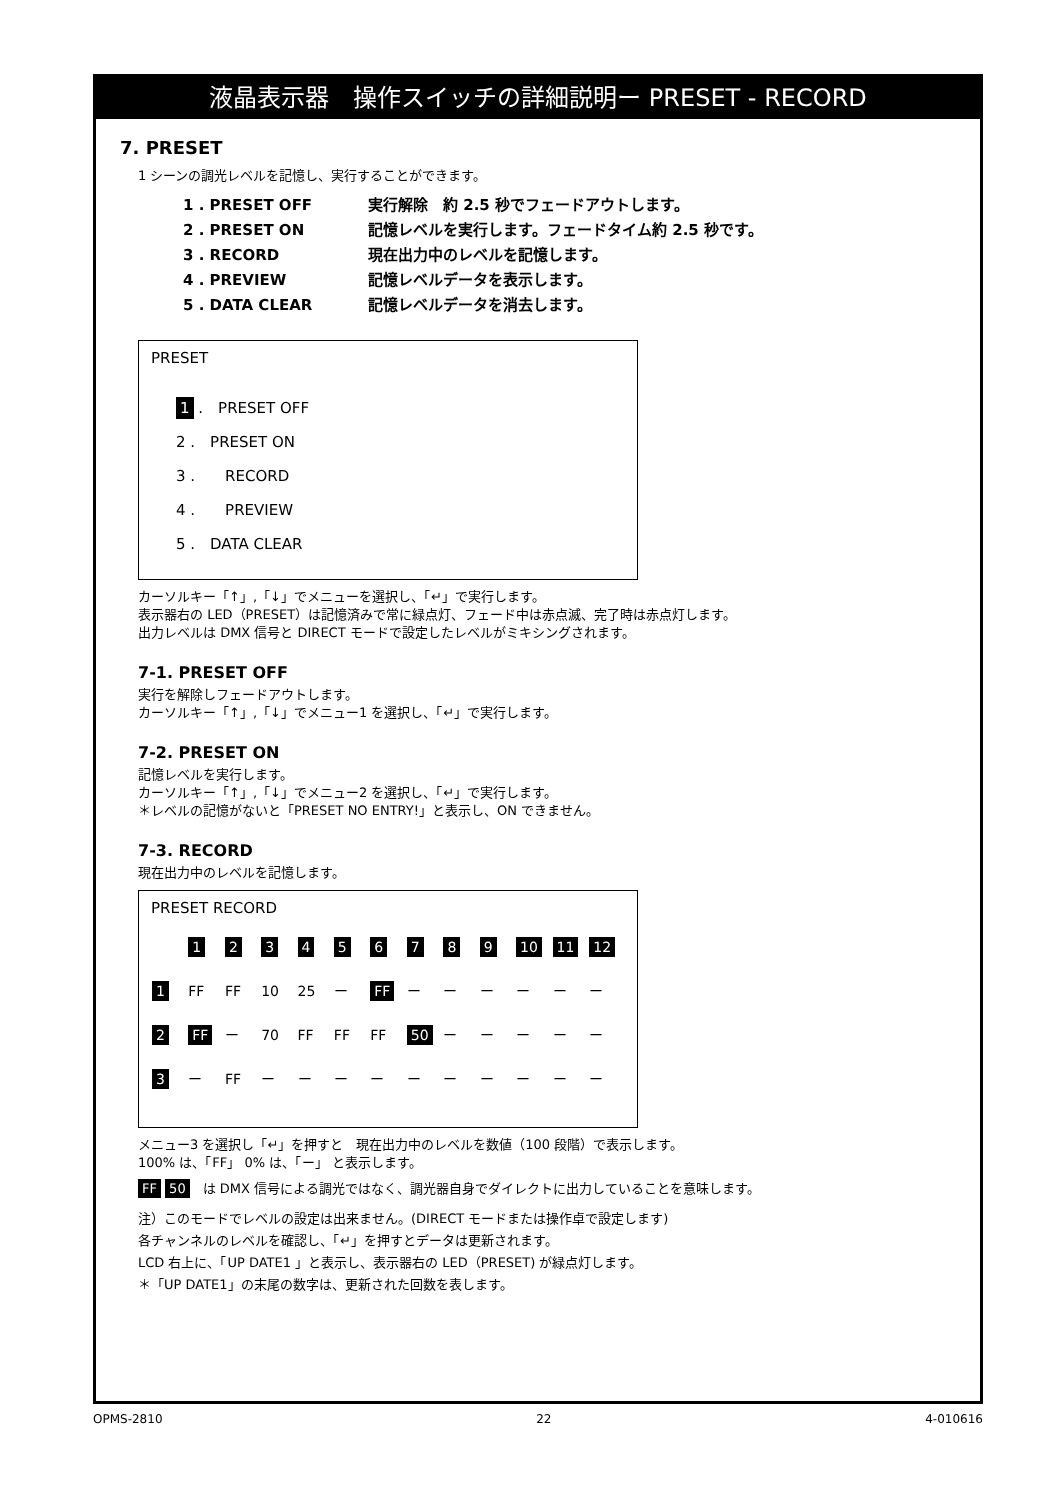液晶表示器　操作スイッチの詳細説明ー PRESET - RECORD
7. PRESET
1 シーンの調光レベルを記憶し、実行することができます。
1 . PRESET OFF 実行解除　約 2.5 秒でフェードアウトします。
2 . PRESET ON 記憶レベルを実行します。フェードタイム約 2.5 秒です。
3 . RECORD 現在出力中のレベルを記憶します。
4 . PREVIEW 記憶レベルデータを表示します。
5 . DATA CLEAR 記憶レベルデータを消去します。
PRESET
1 .　PRESET OFF
2 .　PRESET ON
3 .　　RECORD
4 .　　PREVIEW
5 .　DATA CLEAR
カーソルキー「↑」,「↓」でメニューを選択し、「↵」で実行します。
表示器右の LED（PRESET）は記憶済みで常に緑点灯、フェード中は赤点滅、完了時は赤点灯します。
出力レベルは DMX 信号と DIRECT モードで設定したレベルがミキシングされます。
7-1. PRESET OFF
実行を解除しフェードアウトします。
カーソルキー「↑」,「↓」でメニュー1 を選択し、「↵」で実行します。
7-2. PRESET ON
記憶レベルを実行します。
カーソルキー「↑」,「↓」でメニュー2 を選択し、「↵」で実行します。
＊レベルの記憶がないと「PRESET NO ENTRY!」と表示し、ON できません。
7-3. RECORD
現在出力中のレベルを記憶します。
PRESET RECORD
| | 1 | 2 | 3 | 4 | 5 | 6 | 7 | 8 | 9 | 10 | 11 | 12 |
| 1 | FF | FF | 10 | 25 | ー | FF | ー | ー | ー | ー | ー | ー |
| 2 | FF | ー | 70 | FF | FF | FF | 50 | ー | ー | ー | ー | ー |
| 3 | ー | FF | ー | ー | ー | ー | ー | ー | ー | ー | ー | ー |
メニュー3 を選択し「↵」を押すと　現在出力中のレベルを数値（100 段階）で表示します。
100% は、「FF」 0% は、「ー」 と表示します。
FF 50　は DMX 信号による調光ではなく、調光器自身でダイレクトに出力していることを意味します。
注）このモードでレベルの設定は出来ません。(DIRECT モードまたは操作卓で設定します)
各チャンネルのレベルを確認し、「↵」を押すとデータは更新されます。
LCD 右上に、「UP DATE1 」と表示し、表示器右の LED（PRESET) が緑点灯します。
＊「UP DATE1」の末尾の数字は、更新された回数を表します。
OPMS-2810 22 4-010616